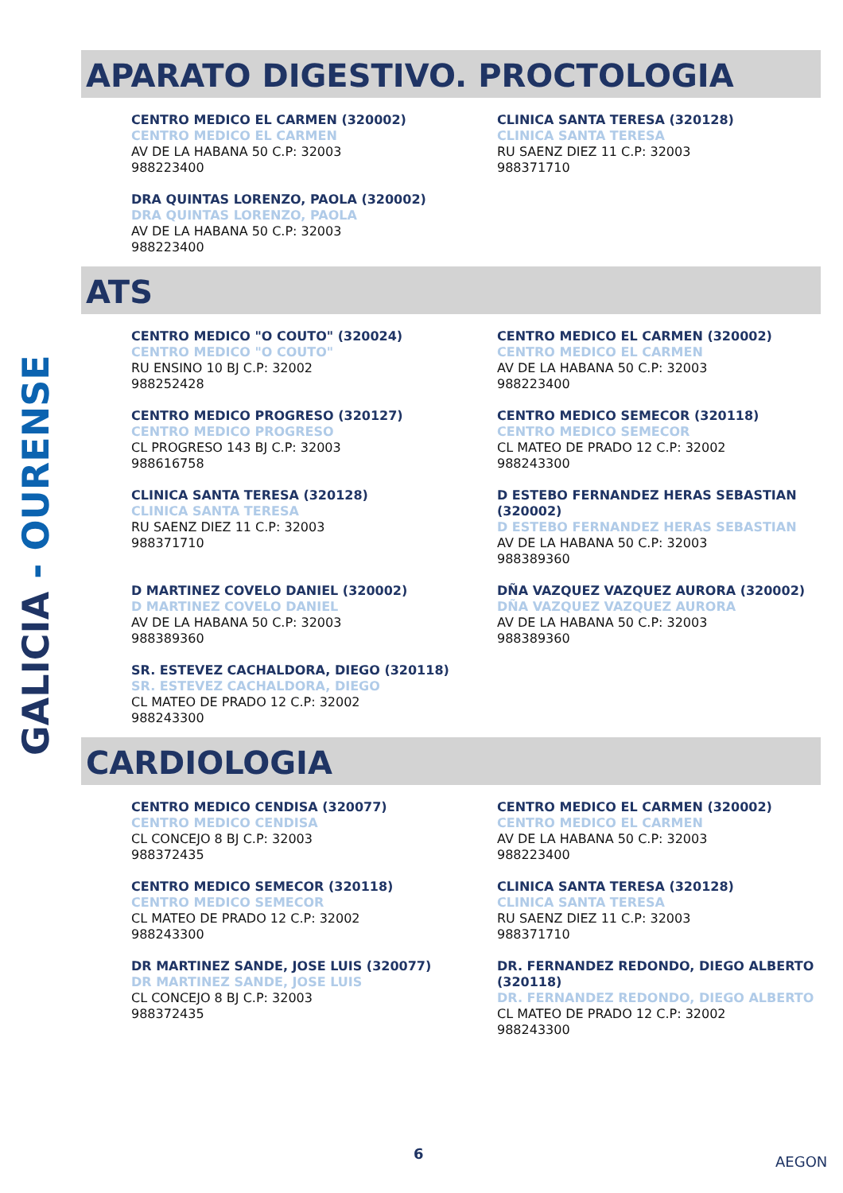GALICIA - OURENSE
APARATO DIGESTIVO. PROCTOLOGIA
CENTRO MEDICO EL CARMEN (320002)
CENTRO MEDICO EL CARMEN
AV DE LA HABANA 50 C.P: 32003
988223400
CLINICA SANTA TERESA (320128)
CLINICA SANTA TERESA
RU SAENZ DIEZ 11 C.P: 32003
988371710
DRA QUINTAS LORENZO, PAOLA (320002)
DRA QUINTAS LORENZO, PAOLA
AV DE LA HABANA 50 C.P: 32003
988223400
ATS
CENTRO MEDICO "O COUTO" (320024)
CENTRO MEDICO "O COUTO"
RU ENSINO 10 BJ C.P: 32002
988252428
CENTRO MEDICO EL CARMEN (320002)
CENTRO MEDICO EL CARMEN
AV DE LA HABANA 50 C.P: 32003
988223400
CENTRO MEDICO PROGRESO (320127)
CENTRO MEDICO PROGRESO
CL PROGRESO 143 BJ C.P: 32003
988616758
CENTRO MEDICO SEMECOR (320118)
CENTRO MEDICO SEMECOR
CL MATEO DE PRADO 12 C.P: 32002
988243300
CLINICA SANTA TERESA (320128)
CLINICA SANTA TERESA
RU SAENZ DIEZ 11 C.P: 32003
988371710
D ESTEBO FERNANDEZ HERAS SEBASTIAN (320002)
D ESTEBO FERNANDEZ HERAS SEBASTIAN
AV DE LA HABANA 50 C.P: 32003
988389360
D MARTINEZ COVELO DANIEL (320002)
D MARTINEZ COVELO DANIEL
AV DE LA HABANA 50 C.P: 32003
988389360
DÑA VAZQUEZ VAZQUEZ AURORA (320002)
DÑA VAZQUEZ VAZQUEZ AURORA
AV DE LA HABANA 50 C.P: 32003
988389360
SR. ESTEVEZ CACHALDORA, DIEGO (320118)
SR. ESTEVEZ CACHALDORA, DIEGO
CL MATEO DE PRADO 12 C.P: 32002
988243300
CARDIOLOGIA
CENTRO MEDICO CENDISA (320077)
CENTRO MEDICO CENDISA
CL CONCEJO 8 BJ C.P: 32003
988372435
CENTRO MEDICO EL CARMEN (320002)
CENTRO MEDICO EL CARMEN
AV DE LA HABANA 50 C.P: 32003
988223400
CENTRO MEDICO SEMECOR (320118)
CENTRO MEDICO SEMECOR
CL MATEO DE PRADO 12 C.P: 32002
988243300
CLINICA SANTA TERESA (320128)
CLINICA SANTA TERESA
RU SAENZ DIEZ 11 C.P: 32003
988371710
DR MARTINEZ SANDE, JOSE LUIS (320077)
DR MARTINEZ SANDE, JOSE LUIS
CL CONCEJO 8 BJ C.P: 32003
988372435
DR. FERNANDEZ REDONDO, DIEGO ALBERTO (320118)
DR. FERNANDEZ REDONDO, DIEGO ALBERTO
CL MATEO DE PRADO 12 C.P: 32002
988243300
6 AEGON